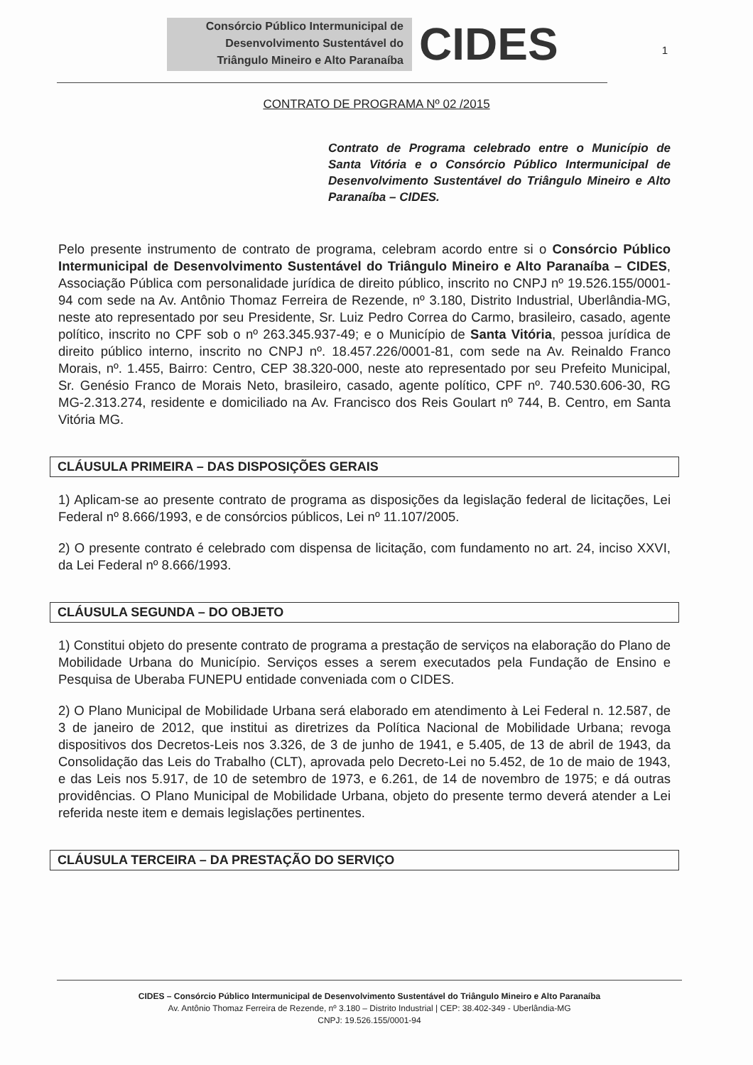Consórcio Público Intermunicipal de
Desenvolvimento Sustentável do
Triângulo Mineiro e Alto Paranaíba
CIDES
1
CONTRATO DE PROGRAMA Nº 02 /2015
Contrato de Programa celebrado entre o Município de Santa Vitória e o Consórcio Público Intermunicipal de Desenvolvimento Sustentável do Triângulo Mineiro e Alto Paranaíba – CIDES.
Pelo presente instrumento de contrato de programa, celebram acordo entre si o Consórcio Público Intermunicipal de Desenvolvimento Sustentável do Triângulo Mineiro e Alto Paranaíba – CIDES, Associação Pública com personalidade jurídica de direito público, inscrito no CNPJ nº 19.526.155/0001-94 com sede na Av. Antônio Thomaz Ferreira de Rezende, nº 3.180, Distrito Industrial, Uberlândia-MG, neste ato representado por seu Presidente, Sr. Luiz Pedro Correa do Carmo, brasileiro, casado, agente político, inscrito no CPF sob o nº 263.345.937-49; e o Município de Santa Vitória, pessoa jurídica de direito público interno, inscrito no CNPJ nº. 18.457.226/0001-81, com sede na Av. Reinaldo Franco Morais, nº. 1.455, Bairro: Centro, CEP 38.320-000, neste ato representado por seu Prefeito Municipal, Sr. Genésio Franco de Morais Neto, brasileiro, casado, agente político, CPF nº. 740.530.606-30, RG MG-2.313.274, residente e domiciliado na Av. Francisco dos Reis Goulart nº 744, B. Centro, em Santa Vitória MG.
CLÁUSULA PRIMEIRA – DAS DISPOSIÇÕES GERAIS
1) Aplicam-se ao presente contrato de programa as disposições da legislação federal de licitações, Lei Federal nº 8.666/1993, e de consórcios públicos, Lei nº 11.107/2005.
2) O presente contrato é celebrado com dispensa de licitação, com fundamento no art. 24, inciso XXVI, da Lei Federal nº 8.666/1993.
CLÁUSULA SEGUNDA – DO OBJETO
1) Constitui objeto do presente contrato de programa a prestação de serviços na elaboração do Plano de Mobilidade Urbana do Município. Serviços esses a serem executados pela Fundação de Ensino e Pesquisa de Uberaba FUNEPU entidade conveniada com o CIDES.
2) O Plano Municipal de Mobilidade Urbana será elaborado em atendimento à Lei Federal n. 12.587, de 3 de janeiro de 2012, que institui as diretrizes da Política Nacional de Mobilidade Urbana; revoga dispositivos dos Decretos-Leis nos 3.326, de 3 de junho de 1941, e 5.405, de 13 de abril de 1943, da Consolidação das Leis do Trabalho (CLT), aprovada pelo Decreto-Lei no 5.452, de 1o de maio de 1943, e das Leis nos 5.917, de 10 de setembro de 1973, e 6.261, de 14 de novembro de 1975; e dá outras providências. O Plano Municipal de Mobilidade Urbana, objeto do presente termo deverá atender a Lei referida neste item e demais legislações pertinentes.
CLÁUSULA TERCEIRA – DA PRESTAÇÃO DO SERVIÇO
CIDES – Consórcio Público Intermunicipal de Desenvolvimento Sustentável do Triângulo Mineiro e Alto Paranaíba
Av. Antônio Thomaz Ferreira de Rezende, nº 3.180 – Distrito Industrial | CEP: 38.402-349 - Uberlândia-MG
CNPJ: 19.526.155/0001-94